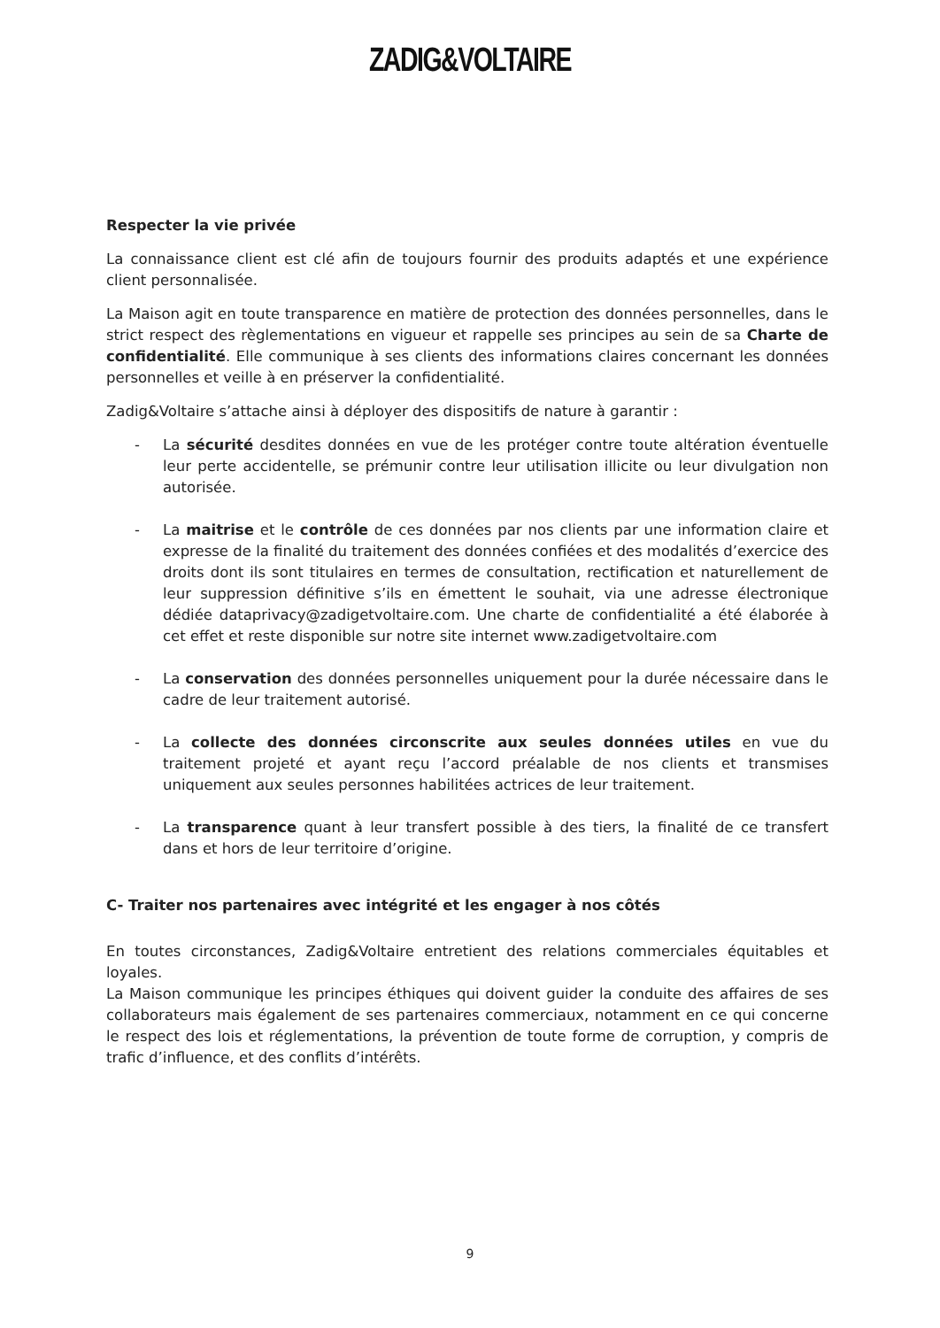ZADIG&VOLTAIRE
Respecter la vie privée
La connaissance client est clé afin de toujours fournir des produits adaptés et une expérience client personnalisée.
La Maison agit en toute transparence en matière de protection des données personnelles, dans le strict respect des règlementations en vigueur et rappelle ses principes au sein de sa Charte de confidentialité. Elle communique à ses clients des informations claires concernant les données personnelles et veille à en préserver la confidentialité.
Zadig&Voltaire s’attache ainsi à déployer des dispositifs de nature à garantir :
- La sécurité desdites données en vue de les protéger contre toute altération éventuelle leur perte accidentelle, se prémunir contre leur utilisation illicite ou leur divulgation non autorisée.
- La maitrise et le contrôle de ces données par nos clients par une information claire et expresse de la finalité du traitement des données confiées et des modalités d’exercice des droits dont ils sont titulaires en termes de consultation, rectification et naturellement de leur suppression définitive s’ils en émettent le souhait, via une adresse électronique dédiée dataprivacy@zadigetvoltaire.com. Une charte de confidentialité a été élaborée à cet effet et reste disponible sur notre site internet www.zadigetvoltaire.com
- La conservation des données personnelles uniquement pour la durée nécessaire dans le cadre de leur traitement autorisé.
- La collecte des données circonscrite aux seules données utiles en vue du traitement projeté et ayant reçu l’accord préalable de nos clients et transmises uniquement aux seules personnes habilitées actrices de leur traitement.
- La transparence quant à leur transfert possible à des tiers, la finalité de ce transfert dans et hors de leur territoire d’origine.
C- Traiter nos partenaires avec intégrité et les engager à nos côtés
En toutes circonstances, Zadig&Voltaire entretient des relations commerciales équitables et loyales.
La Maison communique les principes éthiques qui doivent guider la conduite des affaires de ses collaborateurs mais également de ses partenaires commerciaux, notamment en ce qui concerne le respect des lois et réglementations, la prévention de toute forme de corruption, y compris de trafic d’influence, et des conflits d’intérêts.
9